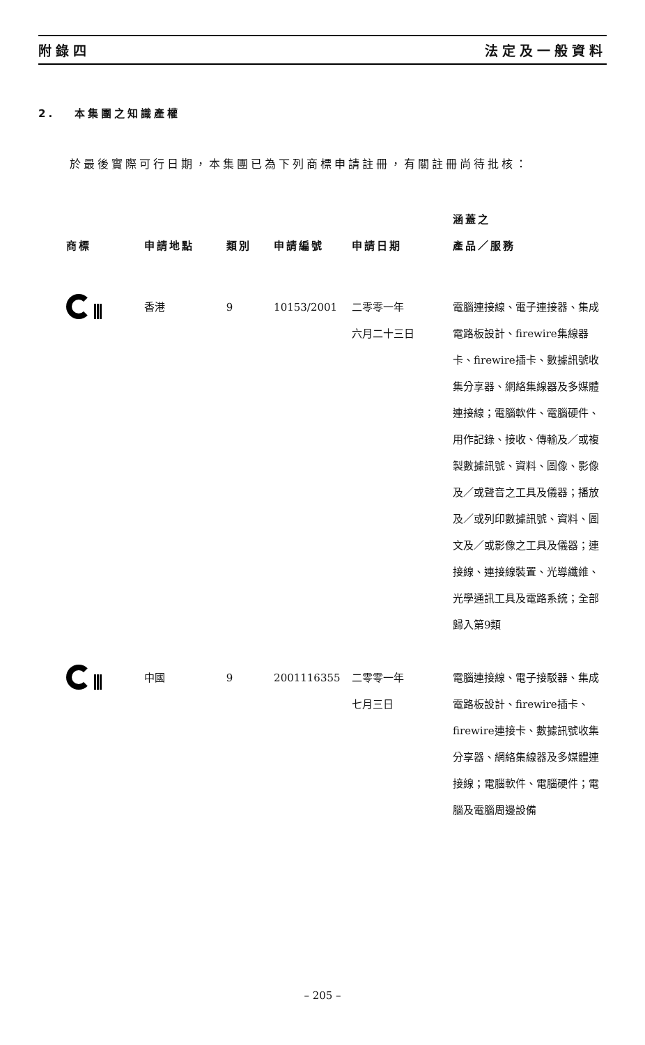附錄四 法定及一般資料
2. 本集團之知識產權
於最後實際可行日期，本集團已為下列商標申請註冊，有關註冊尚待批核：
| 商標 | 申請地點 | 類別 | 申請編號 | 申請日期 | 涵蓋之 產品／服務 |
| --- | --- | --- | --- | --- | --- |
| | 香港 | 9 | 10153/2001 | 二零零一年 六月二十三日 | 電腦連接線、電子連接器、集成電路板設計、firewire集線器卡、firewire插卡、數據訊號收集分享器、網絡集線器及多媒體連接線；電腦軟件、電腦硬件、用作記錄、接收、傳輸及／或複製數據訊號、資料、圖像、影像及／或聲音之工具及儀器；播放及／或列印數據訊號、資料、圖文及／或影像之工具及儀器；連接線、連接線裝置、光導纖維、光學通訊工具及電路系統；全部歸入第9類 |
| | 中國 | 9 | 2001116355 | 二零零一年 七月三日 | 電腦連接線、電子接駁器、集成電路板設計、firewire插卡、firewire連接卡、數據訊號收集分享器、網絡集線器及多媒體連接線；電腦軟件、電腦硬件；電腦及電腦周邊設備 |
– 205 –